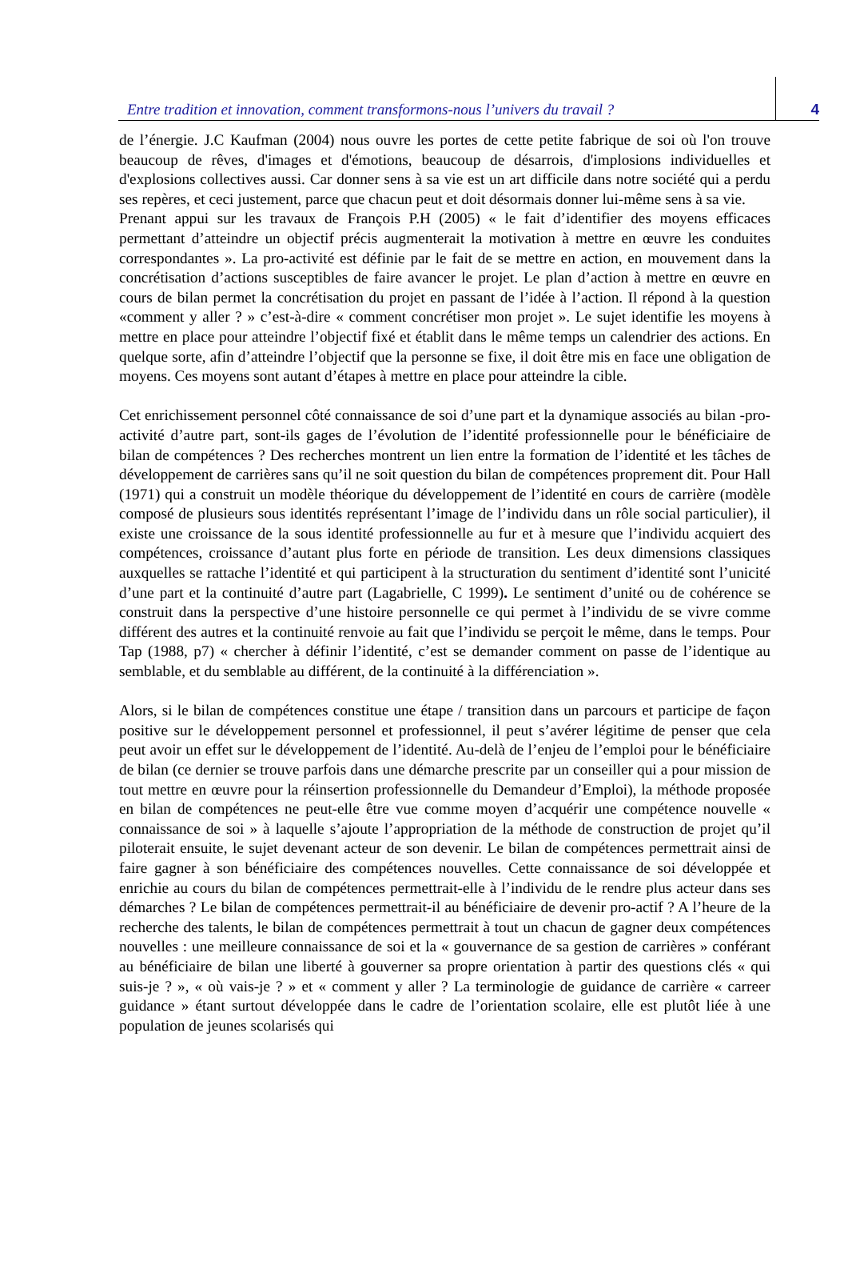Entre tradition et innovation, comment transformons-nous l’univers du travail ? 4
de l’énergie. J.C Kaufman (2004) nous ouvre les portes de cette petite fabrique de soi où l'on trouve beaucoup de rêves, d'images et d'émotions, beaucoup de désarrois, d'implosions individuelles et d'explosions collectives aussi. Car donner sens à sa vie est un art difficile dans notre société qui a perdu ses repères, et ceci justement, parce que chacun peut et doit désormais donner lui-même sens à sa vie.
Prenant appui sur les travaux de François P.H (2005) « le fait d’identifier des moyens efficaces permettant d’atteindre un objectif précis augmenterait la motivation à mettre en œuvre les conduites correspondantes ». La pro-activité est définie par le fait de se mettre en action, en mouvement dans la concrétisation d’actions susceptibles de faire avancer le projet. Le plan d’action à mettre en œuvre en cours de bilan permet la concrétisation du projet en passant de l’idée à l’action. Il répond à la question «comment y aller ? » c’est-à-dire « comment concrétiser mon projet ». Le sujet identifie les moyens à mettre en place pour atteindre l’objectif fixé et établit dans le même temps un calendrier des actions. En quelque sorte, afin d’atteindre l’objectif que la personne se fixe, il doit être mis en face une obligation de moyens. Ces moyens sont autant d’étapes à mettre en place pour atteindre la cible.
Cet enrichissement personnel côté connaissance de soi d’une part et la dynamique associés au bilan -pro-activité d’autre part, sont-ils gages de l’évolution de l’identité professionnelle pour le bénéficiaire de bilan de compétences ? Des recherches montrent un lien entre la formation de l’identité et les tâches de développement de carrières sans qu’il ne soit question du bilan de compétences proprement dit. Pour Hall (1971) qui a construit un modèle théorique du développement de l’identité en cours de carrière (modèle composé de plusieurs sous identités représentant l’image de l’individu dans un rôle social particulier), il existe une croissance de la sous identité professionnelle au fur et à mesure que l’individu acquiert des compétences, croissance d’autant plus forte en période de transition. Les deux dimensions classiques auxquelles se rattache l’identité et qui participent à la structuration du sentiment d’identité sont l’unicité d’une part et la continuité d’autre part (Lagabrielle, C 1999). Le sentiment d’unité ou de cohérence se construit dans la perspective d’une histoire personnelle ce qui permet à l’individu de se vivre comme différent des autres et la continuité renvoie au fait que l’individu se perçoit le même, dans le temps. Pour Tap (1988, p7) « chercher à définir l’identité, c’est se demander comment on passe de l’identique au semblable, et du semblable au différent, de la continuité à la différenciation ».
Alors, si le bilan de compétences constitue une étape / transition dans un parcours et participe de façon positive sur le développement personnel et professionnel, il peut s’avérer légitime de penser que cela peut avoir un effet sur le développement de l’identité. Au-delà de l’enjeu de l’emploi pour le bénéficiaire de bilan (ce dernier se trouve parfois dans une démarche prescrite par un conseiller qui a pour mission de tout mettre en œuvre pour la réinsertion professionnelle du Demandeur d’Emploi), la méthode proposée en bilan de compétences ne peut-elle être vue comme moyen d’acquérir une compétence nouvelle « connaissance de soi » à laquelle s’ajoute l’appropriation de la méthode de construction de projet qu’il piloterait ensuite, le sujet devenant acteur de son devenir. Le bilan de compétences permettrait ainsi de faire gagner à son bénéficiaire des compétences nouvelles. Cette connaissance de soi développée et enrichie au cours du bilan de compétences permettrait-elle à l’individu de le rendre plus acteur dans ses démarches ? Le bilan de compétences permettrait-il au bénéficiaire de devenir pro-actif ? A l’heure de la recherche des talents, le bilan de compétences permettrait à tout un chacun de gagner deux compétences nouvelles : une meilleure connaissance de soi et la « gouvernance de sa gestion de carrières » conférant au bénéficiaire de bilan une liberté à gouverner sa propre orientation à partir des questions clés « qui suis-je ? », « où vais-je ? » et « comment y aller ? La terminologie de guidance de carrière « carreer guidance » étant surtout développée dans le cadre de l’orientation scolaire, elle est plutôt liée à une population de jeunes scolarisés qui